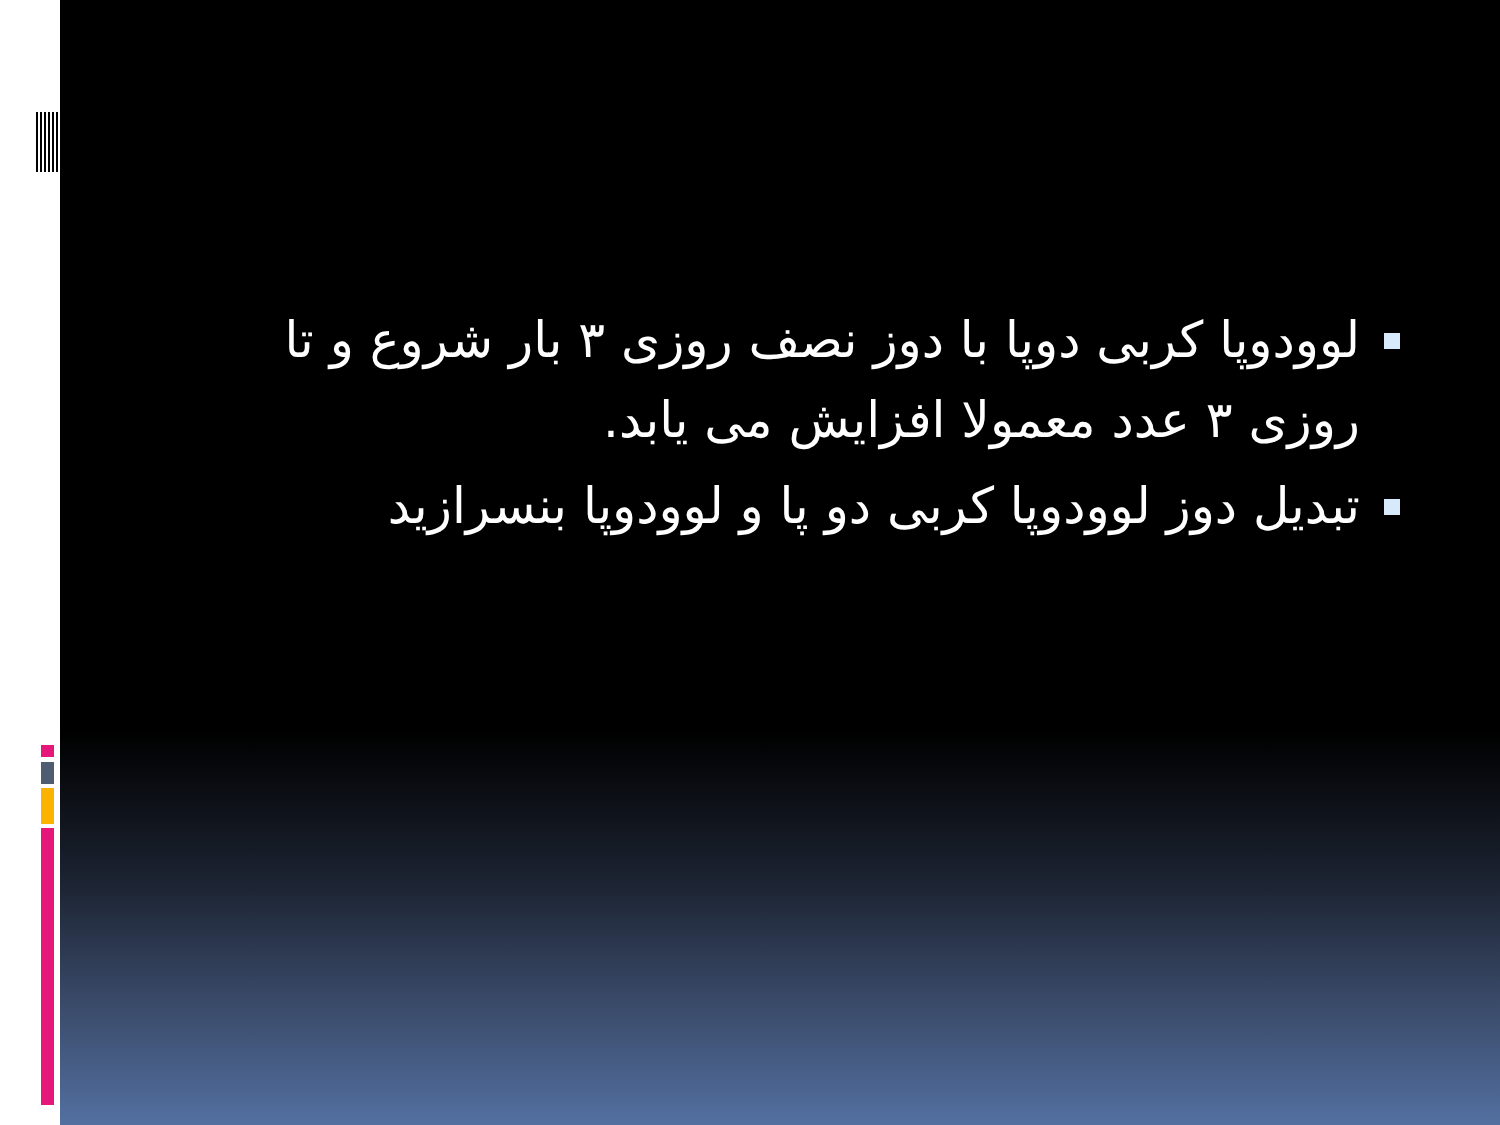لوودوپا کربی دوپا با دوز نصف روزی ۳ بار شروع و تا روزی ۳ عدد معمولا افزایش می یابد.
تبدیل دوز لوودوپا کربی دو پا و لوودوپا بنسرازید